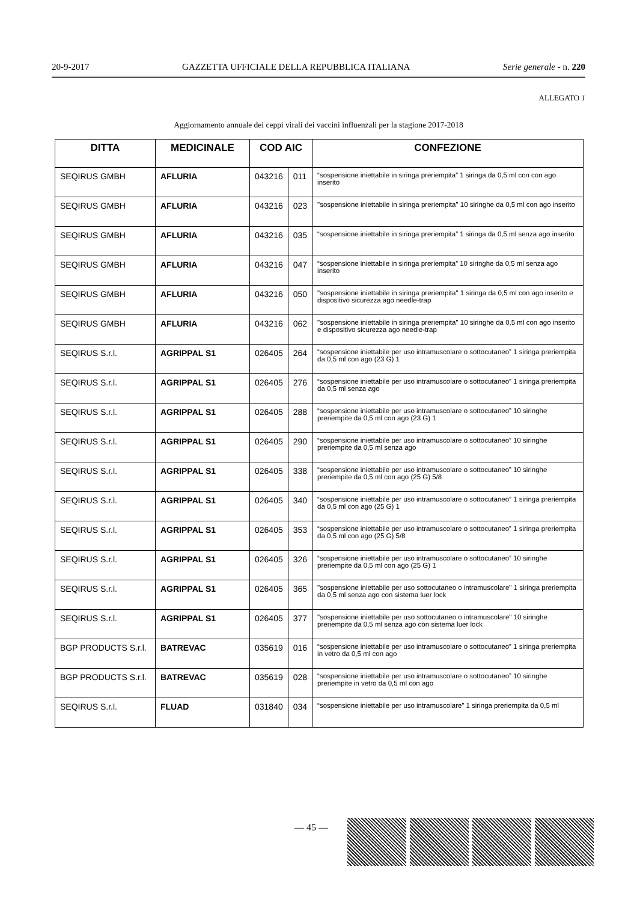20-9-2017 GAZZETTA UFFICIALE DELLA REPUBBLICA ITALIANA Serie generale - n. 220
ALLEGATO 1
Aggiornamento annuale dei ceppi virali dei vaccini influenzali per la stagione 2017-2018
| DITTA | MEDICINALE | COD AIC | | CONFEZIONE |
| --- | --- | --- | --- | --- |
| SEQIRUS GMBH | AFLURIA | 043216 | 011 | “sospensione iniettabile in siringa preriempita” 1 siringa da 0,5 ml con con ago inserito |
| SEQIRUS GMBH | AFLURIA | 043216 | 023 | "sospensione iniettabile in siringa preriempita" 10 siringhe da 0,5 ml con ago inserito |
| SEQIRUS GMBH | AFLURIA | 043216 | 035 | “sospensione iniettabile in siringa preriempita” 1 siringa da 0,5 ml senza ago inserito |
| SEQIRUS GMBH | AFLURIA | 043216 | 047 | “sospensione iniettabile in siringa preriempita” 10 siringhe da 0,5 ml senza ago inserito |
| SEQIRUS GMBH | AFLURIA | 043216 | 050 | "sospensione iniettabile in siringa preriempita" 1 siringa da 0,5 ml con ago inserito e dispositivo sicurezza ago needle-trap |
| SEQIRUS GMBH | AFLURIA | 043216 | 062 | "sospensione iniettabile in siringa preriempita" 10 siringhe da 0,5 ml con ago inserito e dispositivo sicurezza ago needle-trap |
| SEQIRUS S.r.l. | AGRIPPAL S1 | 026405 | 264 | “sospensione iniettabile per uso intramuscolare o sottocutaneo” 1 siringa preriempita da 0,5 ml con ago (23 G) 1 |
| SEQIRUS S.r.l. | AGRIPPAL S1 | 026405 | 276 | “sospensione iniettabile per uso intramuscolare o sottocutaneo” 1 siringa preriempita da 0,5 ml senza ago |
| SEQIRUS S.r.l. | AGRIPPAL S1 | 026405 | 288 | “sospensione iniettabile per uso intramuscolare o sottocutaneo” 10 siringhe preriempite da 0,5 ml con ago (23 G) 1 |
| SEQIRUS S.r.l. | AGRIPPAL S1 | 026405 | 290 | “sospensione iniettabile per uso intramuscolare o sottocutaneo” 10 siringhe preriempite da 0,5 ml senza ago |
| SEQIRUS S.r.l. | AGRIPPAL S1 | 026405 | 338 | “sospensione iniettabile per uso intramuscolare o sottocutaneo” 10 siringhe preriempite da 0,5 ml con ago (25 G) 5/8 |
| SEQIRUS S.r.l. | AGRIPPAL S1 | 026405 | 340 | “sospensione iniettabile per uso intramuscolare o sottocutaneo” 1 siringa preriempita da 0,5 ml con ago (25 G) 1 |
| SEQIRUS S.r.l. | AGRIPPAL S1 | 026405 | 353 | “sospensione iniettabile per uso intramuscolare o sottocutaneo” 1 siringa preriempita da 0,5 ml con ago (25 G) 5/8 |
| SEQIRUS S.r.l. | AGRIPPAL S1 | 026405 | 326 | “sospensione iniettabile per uso intramuscolare o sottocutaneo” 10 siringhe preriempite da 0,5 ml con ago (25 G) 1 |
| SEQIRUS S.r.l. | AGRIPPAL S1 | 026405 | 365 | "sospensione iniettabile per uso sottocutaneo o intramuscolare" 1 siringa preriempita da 0,5 ml senza ago con sistema luer lock |
| SEQIRUS S.r.l. | AGRIPPAL S1 | 026405 | 377 | "sospensione iniettabile per uso sottocutaneo o intramuscolare" 10 siringhe preriempite da 0,5 ml senza ago con sistema luer lock |
| BGP PRODUCTS S.r.l. | BATREVAC | 035619 | 016 | “sospensione iniettabile per uso intramuscolare o sottocutaneo” 1 siringa preriempita in vetro da 0,5 ml con ago |
| BGP PRODUCTS S.r.l. | BATREVAC | 035619 | 028 | “sospensione iniettabile per uso intramuscolare o sottocutaneo” 10 siringhe preriempite in vetro da 0,5 ml con ago |
| SEQIRUS S.r.l. | FLUAD | 031840 | 034 | “sospensione iniettabile per uso intramuscolare” 1 siringa preriempita da 0,5 ml |
— 45 —